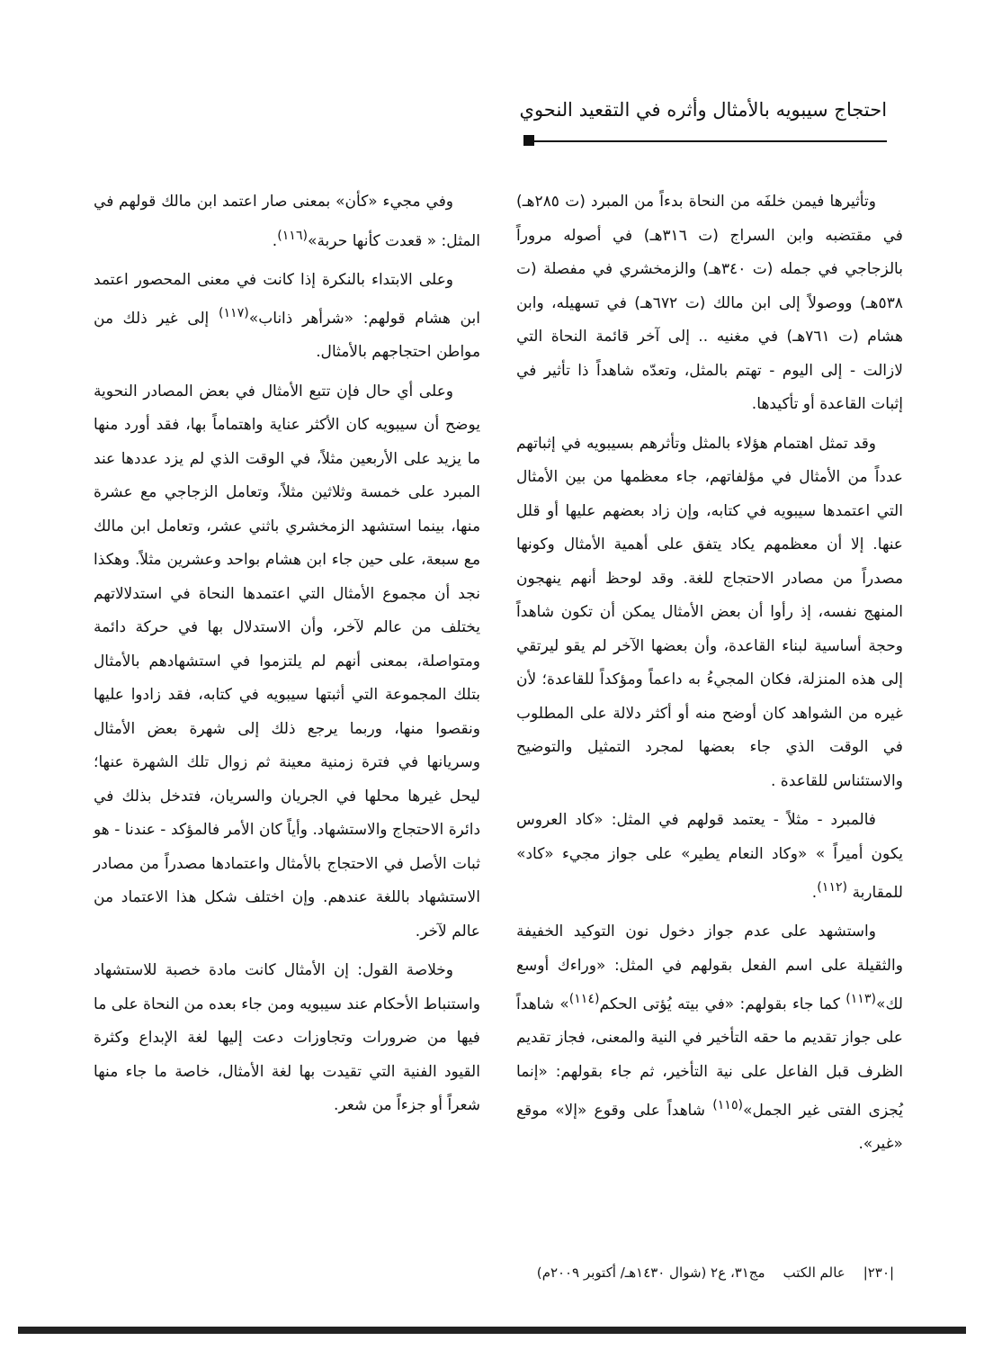احتجاج سيبويه بالأمثال وأثره في التقعيد النحوي
وتأثيرها فيمن خلفَه من النحاة بدءاً من المبرد (ت ٢٨٥هـ) في مقتضبه وابن السراج (ت ٣١٦هـ) في أصوله مروراً بالزجاجي في جمله (ت ٣٤٠هـ) والزمخشري في مفصلة (ت ٥٣٨هـ) ووصولاً إلى ابن مالك (ت ٦٧٢هـ) في تسهيله، وابن هشام (ت ٧٦١هـ) في مغنيه .. إلى آخر قائمة النحاة التي لازالت - إلى اليوم - تهتم بالمثل، وتعدّه شاهداً ذا تأثير في إثبات القاعدة أو تأكيدها.
وقد تمثل اهتمام هؤلاء بالمثل وتأثرهم بسيبويه في إثباتهم عدداً من الأمثال في مؤلفاتهم، جاء معظمها من بين الأمثال التي اعتمدها سيبويه في كتابه، وإن زاد بعضهم عليها أو قلل عنها. إلا أن معظمهم يكاد يتفق على أهمية الأمثال وكونها مصدراً من مصادر الاحتجاج للغة. وقد لوحظ أنهم ينهجون المنهج نفسه، إذ رأوا أن بعض الأمثال يمكن أن تكون شاهداً وحجة أساسية لبناء القاعدة، وأن بعضها الآخر لم يقو ليرتقي إلى هذه المنزلة، فكان المجيءُ به داعماً ومؤكداً للقاعدة؛ لأن غيره من الشواهد كان أوضح منه أو أكثر دلالة على المطلوب في الوقت الذي جاء بعضها لمجرد التمثيل والتوضيح والاستئناس للقاعدة .
فالمبرد - مثلاً - يعتمد قولهم في المثل: «كاد العروس يكون أميراً » «وكاد النعام يطير» على جواز مجيء «كاد» للمقاربة <sup>(١١٢)</sup>.
واستشهد على عدم جواز دخول نون التوكيد الخفيفة والثقيلة على اسم الفعل بقولهم في المثل: «وراءك أوسع لك»<sup>(١١٣)</sup> كما جاء بقولهم: «في بيته يُؤتى الحكم<sup>(١١٤)</sup>» شاهداً على جواز تقديم ما حقه التأخير في النية والمعنى، فجاز تقديم الظرف قبل الفاعل على نية التأخير، ثم جاء بقولهم: «إنما يُجزى الفتى غير الجمل»<sup>(١١٥)</sup> شاهداً على وقوع «إلا» موقع «غير».
وفي مجيء «كأن» بمعنى صار اعتمد ابن مالك قولهم في المثل: « قعدت كأنها حربة»<sup>(١١٦)</sup>.
وعلى الابتداء بالنكرة إذا كانت في معنى المحصور اعتمد ابن هشام قولهم: «شرأهر ذاناب»<sup>(١١٧)</sup> إلى غير ذلك من مواطن احتجاجهم بالأمثال.
وعلى أي حال فإن تتبع الأمثال في بعض المصادر النحوية يوضح أن سيبويه كان الأكثر عناية واهتماماً بها، فقد أورد منها ما يزيد على الأربعين مثلاً، في الوقت الذي لم يزد عددها عند المبرد على خمسة وثلاثين مثلاً، وتعامل الزجاجي مع عشرة منها، بينما استشهد الزمخشري باثني عشر، وتعامل ابن مالك مع سبعة، على حين جاء ابن هشام بواحد وعشرين مثلاً. وهكذا نجد أن مجموع الأمثال التي اعتمدها النحاة في استدلالاتهم يختلف من عالم لآخر، وأن الاستدلال بها في حركة دائمة ومتواصلة، بمعنى أنهم لم يلتزموا في استشهادهم بالأمثال بتلك المجموعة التي أثبتها سيبويه في كتابه، فقد زادوا عليها ونقصوا منها، وربما يرجع ذلك إلى شهرة بعض الأمثال وسريانها في فترة زمنية معينة ثم زوال تلك الشهرة عنها؛ ليحل غيرها محلها في الجريان والسريان، فتدخل بذلك في دائرة الاحتجاج والاستشهاد. وأياً كان الأمر فالمؤكد - عندنا - هو ثبات الأصل في الاحتجاج بالأمثال واعتمادها مصدراً من مصادر الاستشهاد باللغة عندهم. وإن اختلف شكل هذا الاعتماد من عالم لآخر.
وخلاصة القول: إن الأمثال كانت مادة خصبة للاستشهاد واستنباط الأحكام عند سيبويه ومن جاء بعده من النحاة على ما فيها من ضرورات وتجاوزات دعت إليها لغة الإبداع وكثرة القيود الفنية التي تقيدت بها لغة الأمثال، خاصة ما جاء منها شعراً أو جزءاً من شعر.
|٢٣٠| عالم الكتب مج٣١، ع٢ (شوال ١٤٣٠هـ/ أكتوبر ٢٠٠٩م)